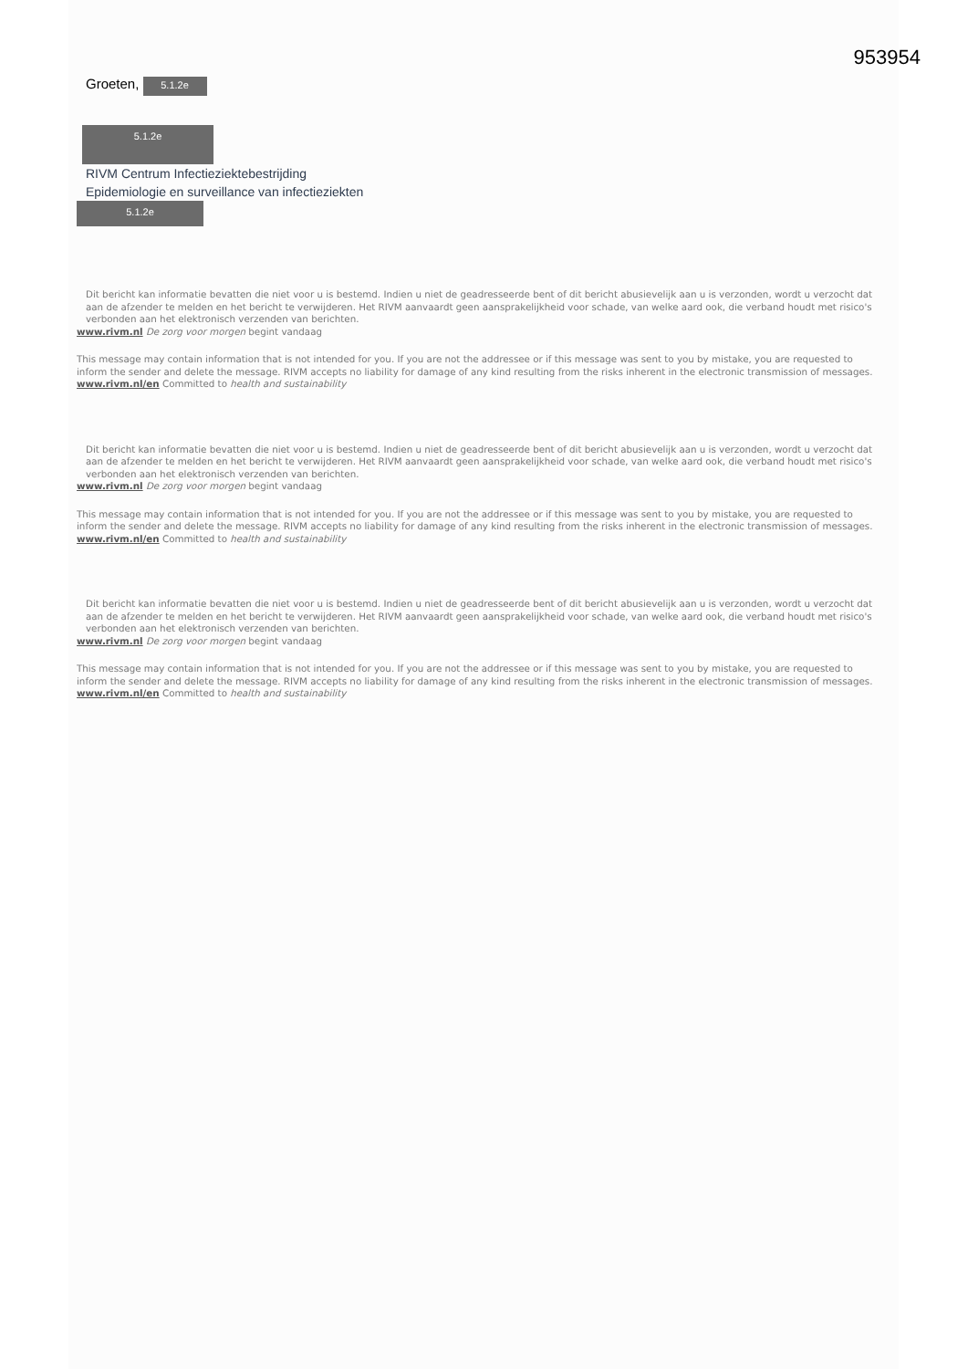953954
Groeten, 5.1.2e
5.1.2e
RIVM Centrum Infectieziektebestrijding
Epidemiologie en surveillance van infectieziekten
5.1.2e
Dit bericht kan informatie bevatten die niet voor u is bestemd. Indien u niet de geadresseerde bent of dit bericht abusievelijk aan u is verzonden, wordt u verzocht dat aan de afzender te melden en het bericht te verwijderen. Het RIVM aanvaardt geen aansprakelijkheid voor schade, van welke aard ook, die verband houdt met risico's verbonden aan het elektronisch verzenden van berichten.
www.rivm.nl De zorg voor morgen begint vandaag
This message may contain information that is not intended for you. If you are not the addressee or if this message was sent to you by mistake, you are requested to inform the sender and delete the message. RIVM accepts no liability for damage of any kind resulting from the risks inherent in the electronic transmission of messages.
www.rivm.nl/en Committed to health and sustainability
Dit bericht kan informatie bevatten die niet voor u is bestemd. Indien u niet de geadresseerde bent of dit bericht abusievelijk aan u is verzonden, wordt u verzocht dat aan de afzender te melden en het bericht te verwijderen. Het RIVM aanvaardt geen aansprakelijkheid voor schade, van welke aard ook, die verband houdt met risico's verbonden aan het elektronisch verzenden van berichten.
www.rivm.nl De zorg voor morgen begint vandaag
This message may contain information that is not intended for you. If you are not the addressee or if this message was sent to you by mistake, you are requested to inform the sender and delete the message. RIVM accepts no liability for damage of any kind resulting from the risks inherent in the electronic transmission of messages.
www.rivm.nl/en Committed to health and sustainability
Dit bericht kan informatie bevatten die niet voor u is bestemd. Indien u niet de geadresseerde bent of dit bericht abusievelijk aan u is verzonden, wordt u verzocht dat aan de afzender te melden en het bericht te verwijderen. Het RIVM aanvaardt geen aansprakelijkheid voor schade, van welke aard ook, die verband houdt met risico's verbonden aan het elektronisch verzenden van berichten.
www.rivm.nl De zorg voor morgen begint vandaag
This message may contain information that is not intended for you. If you are not the addressee or if this message was sent to you by mistake, you are requested to inform the sender and delete the message. RIVM accepts no liability for damage of any kind resulting from the risks inherent in the electronic transmission of messages.
www.rivm.nl/en Committed to health and sustainability